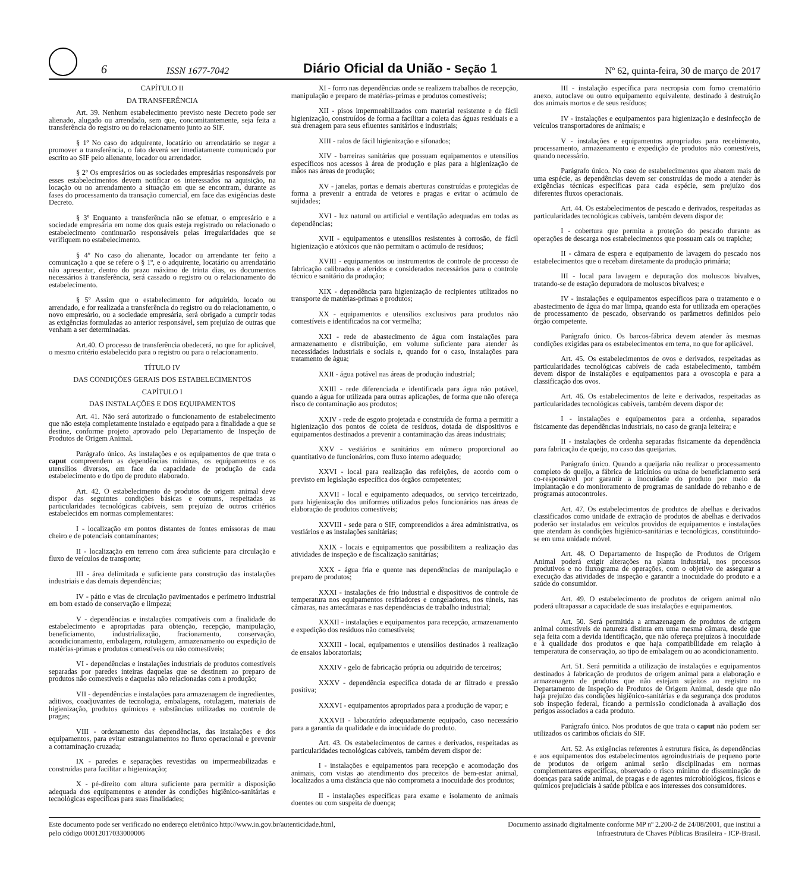6 ISSN 1677-7042 Diário Oficial da União - Seção 1 Nº 62, quinta-feira, 30 de março de 2017
CAPÍTULO II
DA TRANSFERÊNCIA
Art. 39. Nenhum estabelecimento previsto neste Decreto pode ser alienado, alugado ou arrendado, sem que, concomitantemente, seja feita a transferência do registro ou do relacionamento junto ao SIF.
§ 1º No caso do adquirente, locatário ou arrendatário se negar a promover a transferência, o fato deverá ser imediatamente comunicado por escrito ao SIF pelo alienante, locador ou arrendador.
§ 2º Os empresários ou as sociedades empresárias responsáveis por esses estabelecimentos devem notificar os interessados na aquisição, na locação ou no arrendamento a situação em que se encontram, durante as fases do processamento da transação comercial, em face das exigências deste Decreto.
§ 3º Enquanto a transferência não se efetuar, o empresário e a sociedade empresária em nome dos quais esteja registrado ou relacionado o estabelecimento continuarão responsáveis pelas irregularidades que se verifiquem no estabelecimento.
§ 4º No caso do alienante, locador ou arrendante ter feito a comunicação a que se refere o § 1º, e o adquirente, locatário ou arrendatário não apresentar, dentro do prazo máximo de trinta dias, os documentos necessários à transferência, será cassado o registro ou o relacionamento do estabelecimento.
§ 5º Assim que o estabelecimento for adquirido, locado ou arrendado, e for realizada a transferência do registro ou do relacionamento, o novo empresário, ou a sociedade empresária, será obrigado a cumprir todas as exigências formuladas ao anterior responsável, sem prejuízo de outras que venham a ser determinadas.
Art.40. O processo de transferência obedecerá, no que for aplicável, o mesmo critério estabelecido para o registro ou para o relacionamento.
TÍTULO IV
DAS CONDIÇÕES GERAIS DOS ESTABELECIMENTOS
CAPÍTULO I
DAS INSTALAÇÕES E DOS EQUIPAMENTOS
Art. 41. Não será autorizado o funcionamento de estabelecimento que não esteja completamente instalado e equipado para a finalidade a que se destine, conforme projeto aprovado pelo Departamento de Inspeção de Produtos de Origem Animal.
Parágrafo único. As instalações e os equipamentos de que trata o caput compreendem as dependências mínimas, os equipamentos e os utensílios diversos, em face da capacidade de produção de cada estabelecimento e do tipo de produto elaborado.
Art. 42. O estabelecimento de produtos de origem animal deve dispor das seguintes condições básicas e comuns, respeitadas as particularidades tecnológicas cabíveis, sem prejuízo de outros critérios estabelecidos em normas complementares:
I - localização em pontos distantes de fontes emissoras de mau cheiro e de potenciais contaminantes;
II - localização em terreno com área suficiente para circulação e fluxo de veículos de transporte;
III - área delimitada e suficiente para construção das instalações industriais e das demais dependências;
IV - pátio e vias de circulação pavimentados e perímetro industrial em bom estado de conservação e limpeza;
V - dependências e instalações compatíveis com a finalidade do estabelecimento e apropriadas para obtenção, recepção, manipulação, beneficiamento, industrialização, fracionamento, conservação, acondicionamento, embalagem, rotulagem, armazenamento ou expedição de matérias-primas e produtos comestíveis ou não comestíveis;
VI - dependências e instalações industriais de produtos comestíveis separadas por paredes inteiras daquelas que se destinem ao preparo de produtos não comestíveis e daquelas não relacionadas com a produção;
VII - dependências e instalações para armazenagem de ingredientes, aditivos, coadjuvantes de tecnologia, embalagens, rotulagem, materiais de higienização, produtos químicos e substâncias utilizadas no controle de pragas;
VIII - ordenamento das dependências, das instalações e dos equipamentos, para evitar estrangulamentos no fluxo operacional e prevenir a contaminação cruzada;
IX - paredes e separações revestidas ou impermeabilizadas e construídas para facilitar a higienização;
X - pé-direito com altura suficiente para permitir a disposição adequada dos equipamentos e atender às condições higiênico-sanitárias e tecnológicas específicas para suas finalidades;
XI - forro nas dependências onde se realizem trabalhos de recepção, manipulação e preparo de matérias-primas e produtos comestíveis;
XII - pisos impermeabilizados com material resistente e de fácil higienização, construídos de forma a facilitar a coleta das águas residuais e a sua drenagem para seus efluentes sanitários e industriais;
XIII - ralos de fácil higienização e sifonados;
XIV - barreiras sanitárias que possuam equipamentos e utensílios específicos nos acessos à área de produção e pias para a higienização de mãos nas áreas de produção;
XV - janelas, portas e demais aberturas construídas e protegidas de forma a prevenir a entrada de vetores e pragas e evitar o acúmulo de sujidades;
XVI - luz natural ou artificial e ventilação adequadas em todas as dependências;
XVII - equipamentos e utensílios resistentes à corrosão, de fácil higienização e atóxicos que não permitam o acúmulo de resíduos;
XVIII - equipamentos ou instrumentos de controle de processo de fabricação calibrados e aferidos e considerados necessários para o controle técnico e sanitário da produção;
XIX - dependência para higienização de recipientes utilizados no transporte de matérias-primas e produtos;
XX - equipamentos e utensílios exclusivos para produtos não comestíveis e identificados na cor vermelha;
XXI - rede de abastecimento de água com instalações para armazenamento e distribuição, em volume suficiente para atender às necessidades industriais e sociais e, quando for o caso, instalações para tratamento de água;
XXII - água potável nas áreas de produção industrial;
XXIII - rede diferenciada e identificada para água não potável, quando a água for utilizada para outras aplicações, de forma que não ofereça risco de contaminação aos produtos;
XXIV - rede de esgoto projetada e construída de forma a permitir a higienização dos pontos de coleta de resíduos, dotada de dispositivos e equipamentos destinados a prevenir a contaminação das áreas industriais;
XXV - vestiários e sanitários em número proporcional ao quantitativo de funcionários, com fluxo interno adequado;
XXVI - local para realização das refeições, de acordo com o previsto em legislação específica dos órgãos competentes;
XXVII - local e equipamento adequados, ou serviço terceirizado, para higienização dos uniformes utilizados pelos funcionários nas áreas de elaboração de produtos comestíveis;
XXVIII - sede para o SIF, compreendidos a área administrativa, os vestiários e as instalações sanitárias;
XXIX - locais e equipamentos que possibilitem a realização das atividades de inspeção e de fiscalização sanitárias;
XXX - água fria e quente nas dependências de manipulação e preparo de produtos;
XXXI - instalações de frio industrial e dispositivos de controle de temperatura nos equipamentos resfriadores e congeladores, nos túneis, nas câmaras, nas antecâmaras e nas dependências de trabalho industrial;
XXXII - instalações e equipamentos para recepção, armazenamento e expedição dos resíduos não comestíveis;
XXXIII - local, equipamentos e utensílios destinados à realização de ensaios laboratoriais;
XXXIV - gelo de fabricação própria ou adquirido de terceiros;
XXXV - dependência específica dotada de ar filtrado e pressão positiva;
XXXVI - equipamentos apropriados para a produção de vapor; e
XXXVII - laboratório adequadamente equipado, caso necessário para a garantia da qualidade e da inocuidade do produto.
Art. 43. Os estabelecimentos de carnes e derivados, respeitadas as particularidades tecnológicas cabíveis, também devem dispor de:
I - instalações e equipamentos para recepção e acomodação dos animais, com vistas ao atendimento dos preceitos de bem-estar animal, localizados a uma distância que não comprometa a inocuidade dos produtos;
II - instalações específicas para exame e isolamento de animais doentes ou com suspeita de doença;
III - instalação específica para necropsia com forno crematório anexo, autoclave ou outro equipamento equivalente, destinado à destruição dos animais mortos e de seus resíduos;
IV - instalações e equipamentos para higienização e desinfecção de veículos transportadores de animais; e
V - instalações e equipamentos apropriados para recebimento, processamento, armazenamento e expedição de produtos não comestíveis, quando necessário.
Parágrafo único. No caso de estabelecimentos que abatem mais de uma espécie, as dependências devem ser construídas de modo a atender às exigências técnicas específicas para cada espécie, sem prejuízo dos diferentes fluxos operacionais.
Art. 44. Os estabelecimentos de pescado e derivados, respeitadas as particularidades tecnológicas cabíveis, também devem dispor de:
I - cobertura que permita a proteção do pescado durante as operações de descarga nos estabelecimentos que possuam cais ou trapiche;
II - câmara de espera e equipamento de lavagem do pescado nos estabelecimentos que o recebam diretamente da produção primária;
III - local para lavagem e depuração dos moluscos bivalves, tratando-se de estação depuradora de moluscos bivalves; e
IV - instalações e equipamentos específicos para o tratamento e o abastecimento de água do mar limpa, quando esta for utilizada em operações de processamento de pescado, observando os parâmetros definidos pelo órgão competente.
Parágrafo único. Os barcos-fábrica devem atender às mesmas condições exigidas para os estabelecimentos em terra, no que for aplicável.
Art. 45. Os estabelecimentos de ovos e derivados, respeitadas as particularidades tecnológicas cabíveis de cada estabelecimento, também devem dispor de instalações e equipamentos para a ovoscopia e para a classificação dos ovos.
Art. 46. Os estabelecimentos de leite e derivados, respeitadas as particularidades tecnológicas cabíveis, também devem dispor de:
I - instalações e equipamentos para a ordenha, separados fisicamente das dependências industriais, no caso de granja leiteira; e
II - instalações de ordenha separadas fisicamente da dependência para fabricação de queijo, no caso das queijarias.
Parágrafo único. Quando a queijaria não realizar o processamento completo do queijo, a fábrica de laticínios ou usina de beneficiamento será co-responsável por garantir a inocuidade do produto por meio da implantação e do monitoramento de programas de sanidade do rebanho e de programas autocontroles.
Art. 47. Os estabelecimentos de produtos de abelhas e derivados classificados como unidade de extração de produtos de abelhas e derivados poderão ser instalados em veículos providos de equipamentos e instalações que atendam às condições higiênico-sanitárias e tecnológicas, constituindo-se em uma unidade móvel.
Art. 48. O Departamento de Inspeção de Produtos de Origem Animal poderá exigir alterações na planta industrial, nos processos produtivos e no fluxograma de operações, com o objetivo de assegurar a execução das atividades de inspeção e garantir a inocuidade do produto e a saúde do consumidor.
Art. 49. O estabelecimento de produtos de origem animal não poderá ultrapassar a capacidade de suas instalações e equipamentos.
Art. 50. Será permitida a armazenagem de produtos de origem animal comestíveis de natureza distinta em uma mesma câmara, desde que seja feita com a devida identificação, que não ofereça prejuízos à inocuidade e à qualidade dos produtos e que haja compatibilidade em relação à temperatura de conservação, ao tipo de embalagem ou ao acondicionamento.
Art. 51. Será permitida a utilização de instalações e equipamentos destinados à fabricação de produtos de origem animal para a elaboração e armazenagem de produtos que não estejam sujeitos ao registro no Departamento de Inspeção de Produtos de Origem Animal, desde que não haja prejuízo das condições higiênico-sanitárias e da segurança dos produtos sob inspeção federal, ficando a permissão condicionada à avaliação dos perigos associados a cada produto.
Parágrafo único. Nos produtos de que trata o caput não podem ser utilizados os carimbos oficiais do SIF.
Art. 52. As exigências referentes à estrutura física, às dependências e aos equipamentos dos estabelecimentos agroindustriais de pequeno porte de produtos de origem animal serão disciplinadas em normas complementares específicas, observado o risco mínimo de disseminação de doenças para saúde animal, de pragas e de agentes microbiológicos, físicos e químicos prejudiciais à saúde pública e aos interesses dos consumidores.
Este documento pode ser verificado no endereço eletrônico http://www.in.gov.br/autenticidade.html,
pelo código 00012017033000006
Documento assinado digitalmente conforme MP nº 2.200-2 de 24/08/2001, que institui a
Infraestrutura de Chaves Públicas Brasileira - ICP-Brasil.